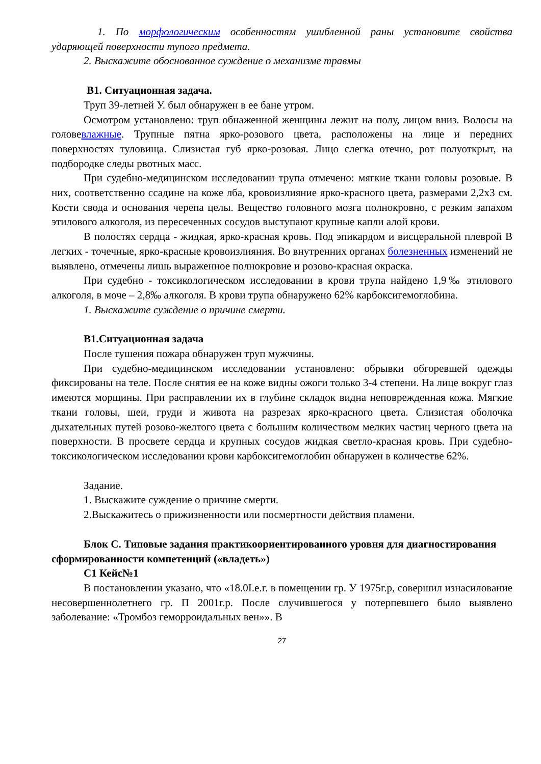1. По морфологическим особенностям ушибленной раны установите свойства ударяющей поверхности тупого предмета.
2. Выскажите обоснованное суждение о механизме травмы
В1. Ситуационная задача.
Труп 39-летней У. был обнаружен в ее бане утром.
Осмотром установлено: труп обнаженной женщины лежит на полу, лицом вниз. Волосы на головевлажные. Трупные пятна ярко-розового цвета, расположены на лице и передних поверхностях туловища. Слизистая губ ярко-розовая. Лицо слегка отечно, рот полуоткрыт, на подбородке следы рвотных масс.
При судебно-медицинском исследовании трупа отмечено: мягкие ткани головы розовые. В них, соответственно ссадине на коже лба, кровоизлияние ярко-красного цвета, размерами 2,2х3 см. Кости свода и основания черепа целы. Вещество головного мозга полнокровно, с резким запахом этилового алкоголя, из пересеченных сосудов выступают крупные капли алой крови.
В полостях сердца - жидкая, ярко-красная кровь. Под эпикардом и висцеральной плеврой В легких - точечные, ярко-красные кровоизлияния. Во внутренних органах болезненных изменений не выявлено, отмечены лишь выраженное полнокровие и розово-красная окраска.
При судебно - токсикологическом исследовании в крови трупа найдено 1,9‰ этилового алкоголя, в моче – 2,8‰ алкоголя. В крови трупа обнаружено 62% карбоксигемоглобина.
1. Выскажите суждение о причине смерти.
В1.Ситуационная задача
После тушения пожара обнаружен труп мужчины.
При судебно-медицинском исследовании установлено: обрывки обгоревшей одежды фиксированы на теле. После снятия ее на коже видны ожоги только 3-4 степени. На лице вокруг глаз имеются морщины. При расправлении их в глубине складок видна неповрежденная кожа. Мягкие ткани головы, шеи, груди и живота на разрезах ярко-красного цвета. Слизистая оболочка дыхательных путей розово-желтого цвета с большим количеством мелких частиц черного цвета на поверхности. В просвете сердца и крупных сосудов жидкая светло-красная кровь. При судебно-токсикологическом исследовании крови карбоксигемоглобин обнаружен в количестве 62%.
Задание.
1. Выскажите суждение о причине смерти.
2.Выскажитесь о прижизненности или посмертности действия пламени.
Блок С. Типовые задания практикоориентированного уровня для диагностирования сформированности компетенций («владеть»)
С1 Кейс№1
В постановлении указано, что «18.0I.е.г. в помещении гр. У 1975г.р, совершил изнасилование несовершеннолетнего гр. П 2001г.р. После случившегося у потерпевшего было выявлено заболевание: «Тромбоз геморроидальных вен»». В
27